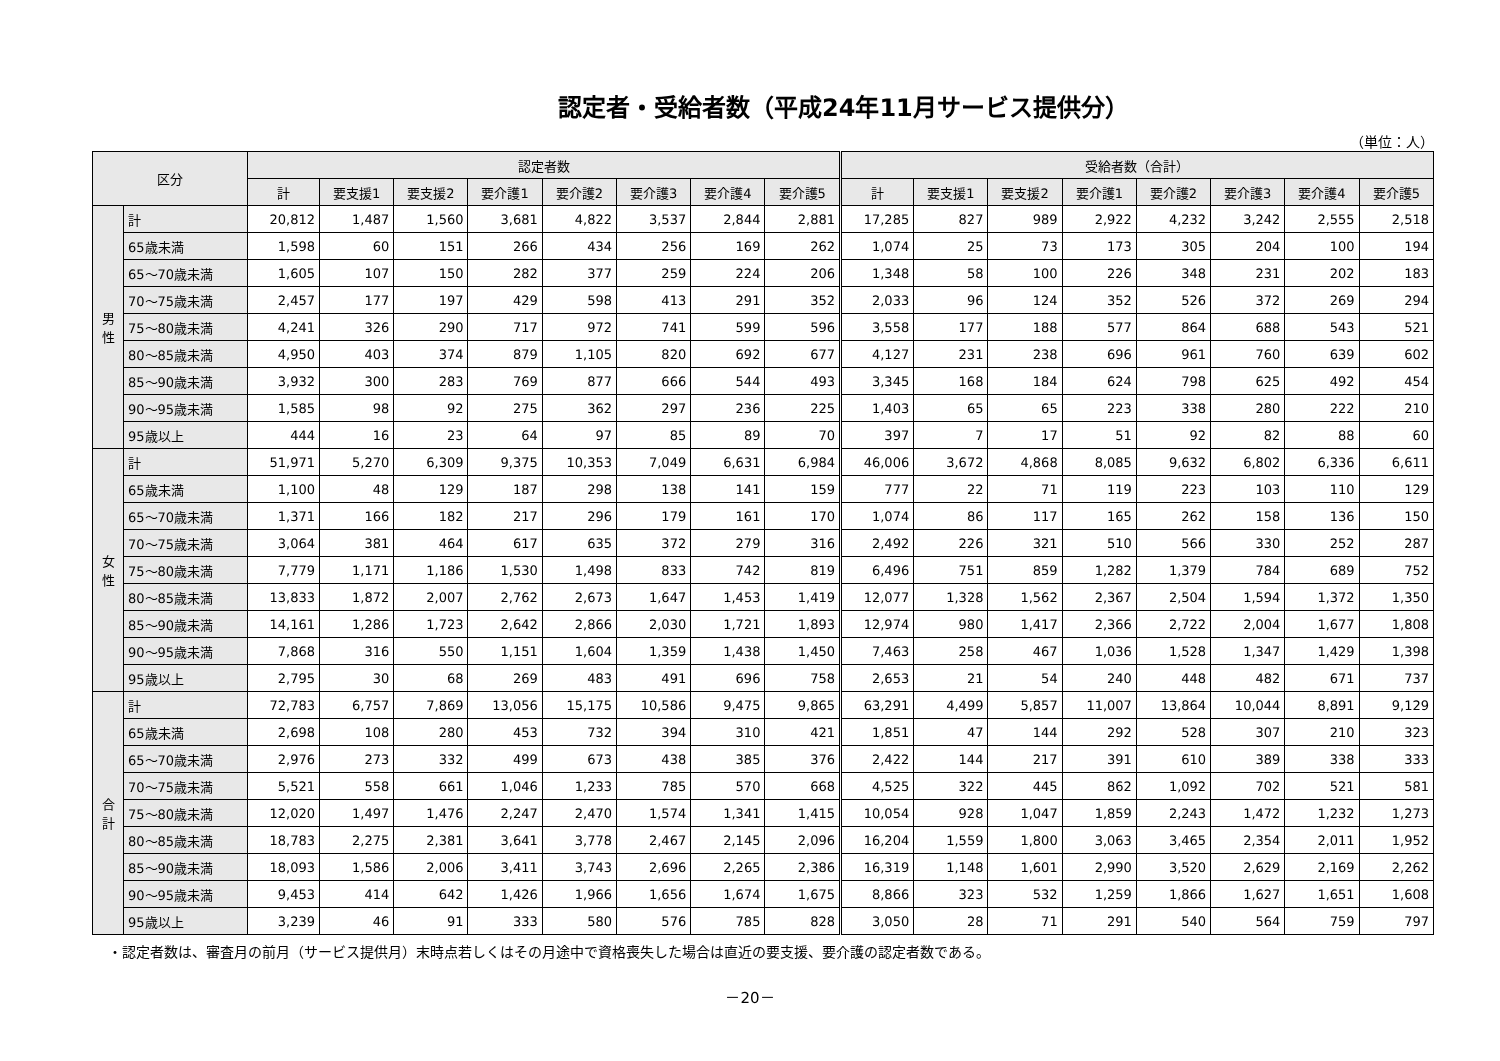認定者・受給者数（平成24年11月サービス提供分）
（単位：人）
| 区分 | | 認定者数 | | | | | | | | 受給者数（合計） | | | | | | | |
| --- | --- | --- | --- | --- | --- | --- | --- | --- | --- | --- | --- | --- | --- | --- | --- | --- | --- |
| | | 計 | 要支援1 | 要支援2 | 要介護1 | 要介護2 | 要介護3 | 要介護4 | 要介護5 | 計 | 要支援1 | 要支援2 | 要介護1 | 要介護2 | 要介護3 | 要介護4 | 要介護5 |
| 男性 | 計 | 20,812 | 1,487 | 1,560 | 3,681 | 4,822 | 3,537 | 2,844 | 2,881 | 17,285 | 827 | 989 | 2,922 | 4,232 | 3,242 | 2,555 | 2,518 |
| | 65歳未満 | 1,598 | 60 | 151 | 266 | 434 | 256 | 169 | 262 | 1,074 | 25 | 73 | 173 | 305 | 204 | 100 | 194 |
| | 65～70歳未満 | 1,605 | 107 | 150 | 282 | 377 | 259 | 224 | 206 | 1,348 | 58 | 100 | 226 | 348 | 231 | 202 | 183 |
| | 70～75歳未満 | 2,457 | 177 | 197 | 429 | 598 | 413 | 291 | 352 | 2,033 | 96 | 124 | 352 | 526 | 372 | 269 | 294 |
| | 75～80歳未満 | 4,241 | 326 | 290 | 717 | 972 | 741 | 599 | 596 | 3,558 | 177 | 188 | 577 | 864 | 688 | 543 | 521 |
| | 80～85歳未満 | 4,950 | 403 | 374 | 879 | 1,105 | 820 | 692 | 677 | 4,127 | 231 | 238 | 696 | 961 | 760 | 639 | 602 |
| | 85～90歳未満 | 3,932 | 300 | 283 | 769 | 877 | 666 | 544 | 493 | 3,345 | 168 | 184 | 624 | 798 | 625 | 492 | 454 |
| | 90～95歳未満 | 1,585 | 98 | 92 | 275 | 362 | 297 | 236 | 225 | 1,403 | 65 | 65 | 223 | 338 | 280 | 222 | 210 |
| | 95歳以上 | 444 | 16 | 23 | 64 | 97 | 85 | 89 | 70 | 397 | 7 | 17 | 51 | 92 | 82 | 88 | 60 |
| 女性 | 計 | 51,971 | 5,270 | 6,309 | 9,375 | 10,353 | 7,049 | 6,631 | 6,984 | 46,006 | 3,672 | 4,868 | 8,085 | 9,632 | 6,802 | 6,336 | 6,611 |
| | 65歳未満 | 1,100 | 48 | 129 | 187 | 298 | 138 | 141 | 159 | 777 | 22 | 71 | 119 | 223 | 103 | 110 | 129 |
| | 65～70歳未満 | 1,371 | 166 | 182 | 217 | 296 | 179 | 161 | 170 | 1,074 | 86 | 117 | 165 | 262 | 158 | 136 | 150 |
| | 70～75歳未満 | 3,064 | 381 | 464 | 617 | 635 | 372 | 279 | 316 | 2,492 | 226 | 321 | 510 | 566 | 330 | 252 | 287 |
| | 75～80歳未満 | 7,779 | 1,171 | 1,186 | 1,530 | 1,498 | 833 | 742 | 819 | 6,496 | 751 | 859 | 1,282 | 1,379 | 784 | 689 | 752 |
| | 80～85歳未満 | 13,833 | 1,872 | 2,007 | 2,762 | 2,673 | 1,647 | 1,453 | 1,419 | 12,077 | 1,328 | 1,562 | 2,367 | 2,504 | 1,594 | 1,372 | 1,350 |
| | 85～90歳未満 | 14,161 | 1,286 | 1,723 | 2,642 | 2,866 | 2,030 | 1,721 | 1,893 | 12,974 | 980 | 1,417 | 2,366 | 2,722 | 2,004 | 1,677 | 1,808 |
| | 90～95歳未満 | 7,868 | 316 | 550 | 1,151 | 1,604 | 1,359 | 1,438 | 1,450 | 7,463 | 258 | 467 | 1,036 | 1,528 | 1,347 | 1,429 | 1,398 |
| | 95歳以上 | 2,795 | 30 | 68 | 269 | 483 | 491 | 696 | 758 | 2,653 | 21 | 54 | 240 | 448 | 482 | 671 | 737 |
| 合計 | 計 | 72,783 | 6,757 | 7,869 | 13,056 | 15,175 | 10,586 | 9,475 | 9,865 | 63,291 | 4,499 | 5,857 | 11,007 | 13,864 | 10,044 | 8,891 | 9,129 |
| | 65歳未満 | 2,698 | 108 | 280 | 453 | 732 | 394 | 310 | 421 | 1,851 | 47 | 144 | 292 | 528 | 307 | 210 | 323 |
| | 65～70歳未満 | 2,976 | 273 | 332 | 499 | 673 | 438 | 385 | 376 | 2,422 | 144 | 217 | 391 | 610 | 389 | 338 | 333 |
| | 70～75歳未満 | 5,521 | 558 | 661 | 1,046 | 1,233 | 785 | 570 | 668 | 4,525 | 322 | 445 | 862 | 1,092 | 702 | 521 | 581 |
| | 75～80歳未満 | 12,020 | 1,497 | 1,476 | 2,247 | 2,470 | 1,574 | 1,341 | 1,415 | 10,054 | 928 | 1,047 | 1,859 | 2,243 | 1,472 | 1,232 | 1,273 |
| | 80～85歳未満 | 18,783 | 2,275 | 2,381 | 3,641 | 3,778 | 2,467 | 2,145 | 2,096 | 16,204 | 1,559 | 1,800 | 3,063 | 3,465 | 2,354 | 2,011 | 1,952 |
| | 85～90歳未満 | 18,093 | 1,586 | 2,006 | 3,411 | 3,743 | 2,696 | 2,265 | 2,386 | 16,319 | 1,148 | 1,601 | 2,990 | 3,520 | 2,629 | 2,169 | 2,262 |
| | 90～95歳未満 | 9,453 | 414 | 642 | 1,426 | 1,966 | 1,656 | 1,674 | 1,675 | 8,866 | 323 | 532 | 1,259 | 1,866 | 1,627 | 1,651 | 1,608 |
| | 95歳以上 | 3,239 | 46 | 91 | 333 | 580 | 576 | 785 | 828 | 3,050 | 28 | 71 | 291 | 540 | 564 | 759 | 797 |
・認定者数は、審査月の前月（サービス提供月）末時点若しくはその月途中で資格喪失した場合は直近の要支援、要介護の認定者数である。
－20－